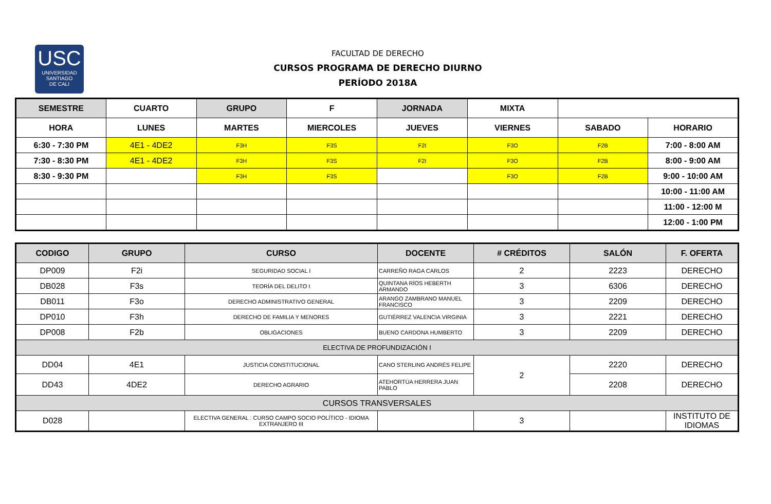USC
UNIVERSIDAD
SANTIAGO
DE CALI
FACULTAD DE DERECHO
CURSOS PROGRAMA DE DERECHO DIURNO
PERÍODO 2018A
| SEMESTRE | CUARTO | GRUPO | F | JORNADA | MIXTA | | |
| HORA | LUNES | MARTES | MIERCOLES | JUEVES | VIERNES | SABADO | HORARIO |
| 6:30 - 7:30 PM | 4E1 - 4DE2 | F3H | F3S | F2I | F3O | F2B | 7:00 - 8:00 AM |
| 7:30 - 8:30 PM | 4E1 - 4DE2 | F3H | F3S | F2I | F3O | F2B | 8:00 - 9:00 AM |
| 8:30 - 9:30 PM | | F3H | F3S | | F3O | F2B | 9:00 - 10:00 AM |
| | | | | | | | 10:00 - 11:00 AM |
| | | | | | | | 11:00 - 12:00 M |
| | | | | | | | 12:00 - 1:00 PM |
| CODIGO | GRUPO | CURSO | DOCENTE | # CRÉDITOS | SALÓN | F. OFERTA |
| --- | --- | --- | --- | --- | --- | --- |
| DP009 | F2i | SEGURIDAD SOCIAL I | CARREÑO RAGA CARLOS | 2 | 2223 | DERECHO |
| DB028 | F3s | TEORÍA DEL DELITO I | QUINTANA RÍOS HEBERTH ARMANDO | 3 | 6306 | DERECHO |
| DB011 | F3o | DERECHO ADMINISTRATIVO GENERAL | ARANGO ZAMBRANO MANUEL FRANCISCO | 3 | 2209 | DERECHO |
| DP010 | F3h | DERECHO DE FAMILIA Y MENORES | GUTIÉRREZ VALENCIA VIRGINIA | 3 | 2221 | DERECHO |
| DP008 | F2b | OBLIGACIONES | BUENO CARDONA HUMBERTO | 3 | 2209 | DERECHO |
| ELECTIVA DE PROFUNDIZACIÓN I | | | | | | |
| DD04 | 4E1 | JUSTICIA CONSTITUCIONAL | CANO STERLING ANDRÉS FELIPE | 2 | 2220 | DERECHO |
| DD43 | 4DE2 | DERECHO AGRARIO | ATEHORTÚA HERRERA JUAN PABLO | | 2208 | DERECHO |
| CURSOS TRANSVERSALES | | | | | | |
| D028 | | ELECTIVA GENERAL : CURSO CAMPO SOCIO POLÍTICO - IDIOMA EXTRANJERO III | | 3 | | INSTITUTO DE IDIOMAS |